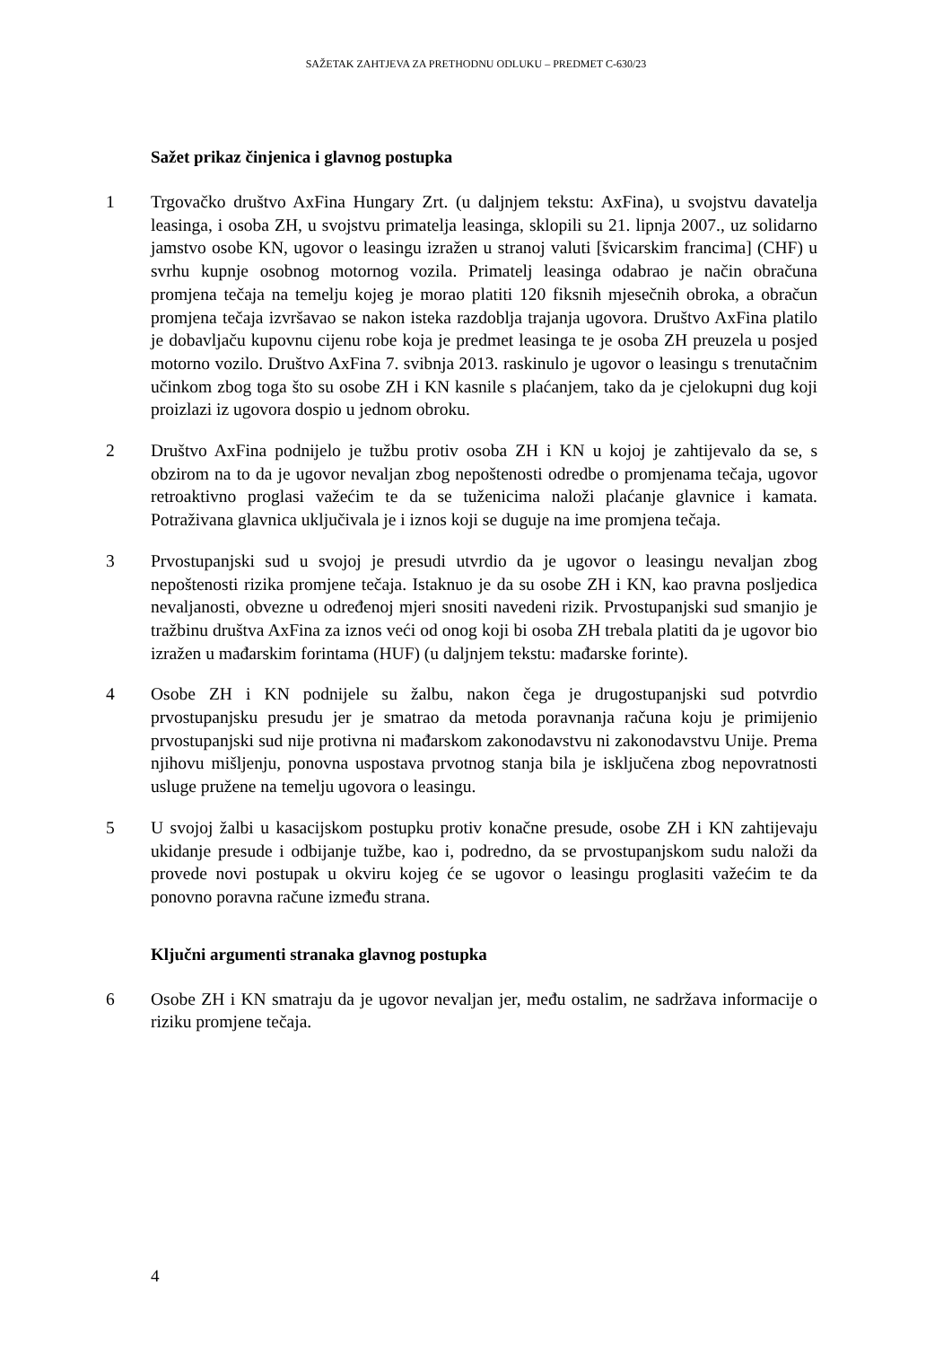SAŽETAK ZAHTJEVA ZA PRETHODNU ODLUKU – PREDMET C-630/23
Sažet prikaz činjenica i glavnog postupka
1 Trgovačko društvo AxFina Hungary Zrt. (u daljnjem tekstu: AxFina), u svojstvu davatelja leasinga, i osoba ZH, u svojstvu primatelja leasinga, sklopili su 21. lipnja 2007., uz solidarno jamstvo osobe KN, ugovor o leasingu izražen u stranoj valuti [švicarskim francima] (CHF) u svrhu kupnje osobnog motornog vozila. Primatelj leasinga odabrao je način obračuna promjena tečaja na temelju kojeg je morao platiti 120 fiksnih mjesečnih obroka, a obračun promjena tečaja izvršavao se nakon isteka razdoblja trajanja ugovora. Društvo AxFina platilo je dobavljaču kupovnu cijenu robe koja je predmet leasinga te je osoba ZH preuzela u posjed motorno vozilo. Društvo AxFina 7. svibnja 2013. raskinulo je ugovor o leasingu s trenutačnim učinkom zbog toga što su osobe ZH i KN kasnile s plaćanjem, tako da je cjelokupni dug koji proizlazi iz ugovora dospio u jednom obroku.
2 Društvo AxFina podnijelo je tužbu protiv osoba ZH i KN u kojoj je zahtijevalo da se, s obzirom na to da je ugovor nevaljan zbog nepoštenosti odredbe o promjenama tečaja, ugovor retroaktivno proglasi važećim te da se tuženicima naloži plaćanje glavnice i kamata. Potraživana glavnica uključivala je i iznos koji se duguje na ime promjena tečaja.
3 Prvostupanjski sud u svojoj je presudi utvrdio da je ugovor o leasingu nevaljan zbog nepoštenosti rizika promjene tečaja. Istaknuo je da su osobe ZH i KN, kao pravna posljedica nevaljanosti, obvezne u određenoj mjeri snositi navedeni rizik. Prvostupanjski sud smanjio je tražbinu društva AxFina za iznos veći od onog koji bi osoba ZH trebala platiti da je ugovor bio izražen u mađarskim forintama (HUF) (u daljnjem tekstu: mađarske forinte).
4 Osobe ZH i KN podnijele su žalbu, nakon čega je drugostupanjski sud potvrdio prvostupanjsku presudu jer je smatrao da metoda poravnanja računa koju je primijenio prvostupanjski sud nije protivna ni mađarskom zakonodavstvu ni zakonodavstvu Unije. Prema njihovu mišljenju, ponovna uspostava prvotnog stanja bila je isključena zbog nepovratnosti usluge pružene na temelju ugovora o leasingu.
5 U svojoj žalbi u kasacijskom postupku protiv konačne presude, osobe ZH i KN zahtijevaju ukidanje presude i odbijanje tužbe, kao i, podredno, da se prvostupanjskom sudu naloži da provede novi postupak u okviru kojeg će se ugovor o leasingu proglasiti važećim te da ponovno poravna račune između strana.
Ključni argumenti stranaka glavnog postupka
6 Osobe ZH i KN smatraju da je ugovor nevaljan jer, među ostalim, ne sadržava informacije o riziku promjene tečaja.
4